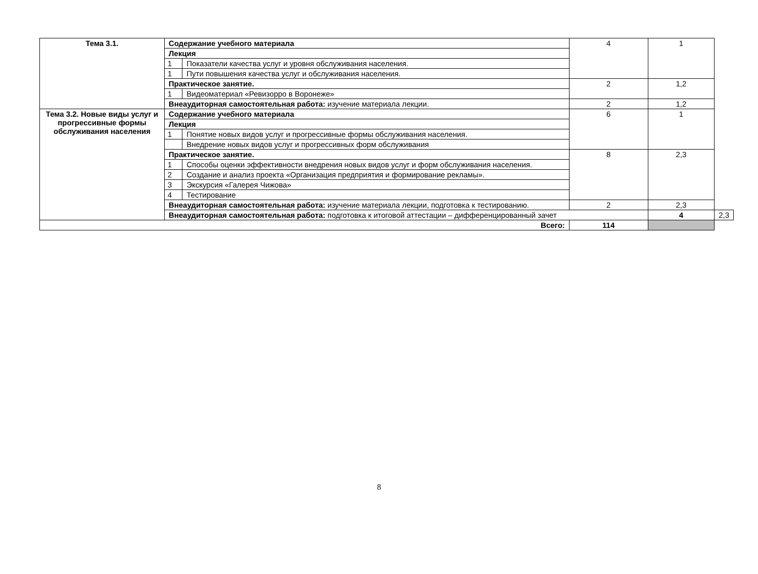| Тема 3.1. | Содержание учебного материала | | 4 | 1 | |
| | Лекция | | | | |
| | 1 | Показатели качества услуг и уровня обслуживания населения. | | | |
| | 1 | Пути повышения качества услуг и обслуживания населения. | | | |
| | Практическое занятие. | | 2 | 1,2 | |
| | 1 | Видеоматериал «Ревизорро в Воронеже» | | | |
| | Внеаудиторная самостоятельная работа: изучение материала лекции. | | 2 | 1,2 | |
| Тема 3.2. Новые виды услуг и прогрессивные формы обслуживания населения | Содержание учебного материала | | 6 | 1 | |
| | Лекция | | | | |
| | 1 | Понятие новых видов услуг и прогрессивные формы обслуживания населения. | | | |
| | | Внедрение новых видов услуг и прогрессивных форм обслуживания | | | |
| | Практическое занятие. | | 8 | 2,3 | |
| | 1 | Способы оценки эффективности внедрения новых видов услуг и форм обслуживания населения. | | | |
| | 2 | Создание и анализ проекта «Организация предприятия и формирование рекламы». | | | |
| | 3 | Экскурсия «Галерея Чижова» | | | |
| | 4 | Тестирование | | | |
| | Внеаудиторная самостоятельная работа: изучение материала лекции, подготовка к тестированию. | | 2 | 2,3 | |
| | Внеаудиторная самостоятельная работа: подготовка к итоговой аттестации – дифференцированный зачет | | | 4 | 2,3 |
| Всего: | | | 114 | | |
8